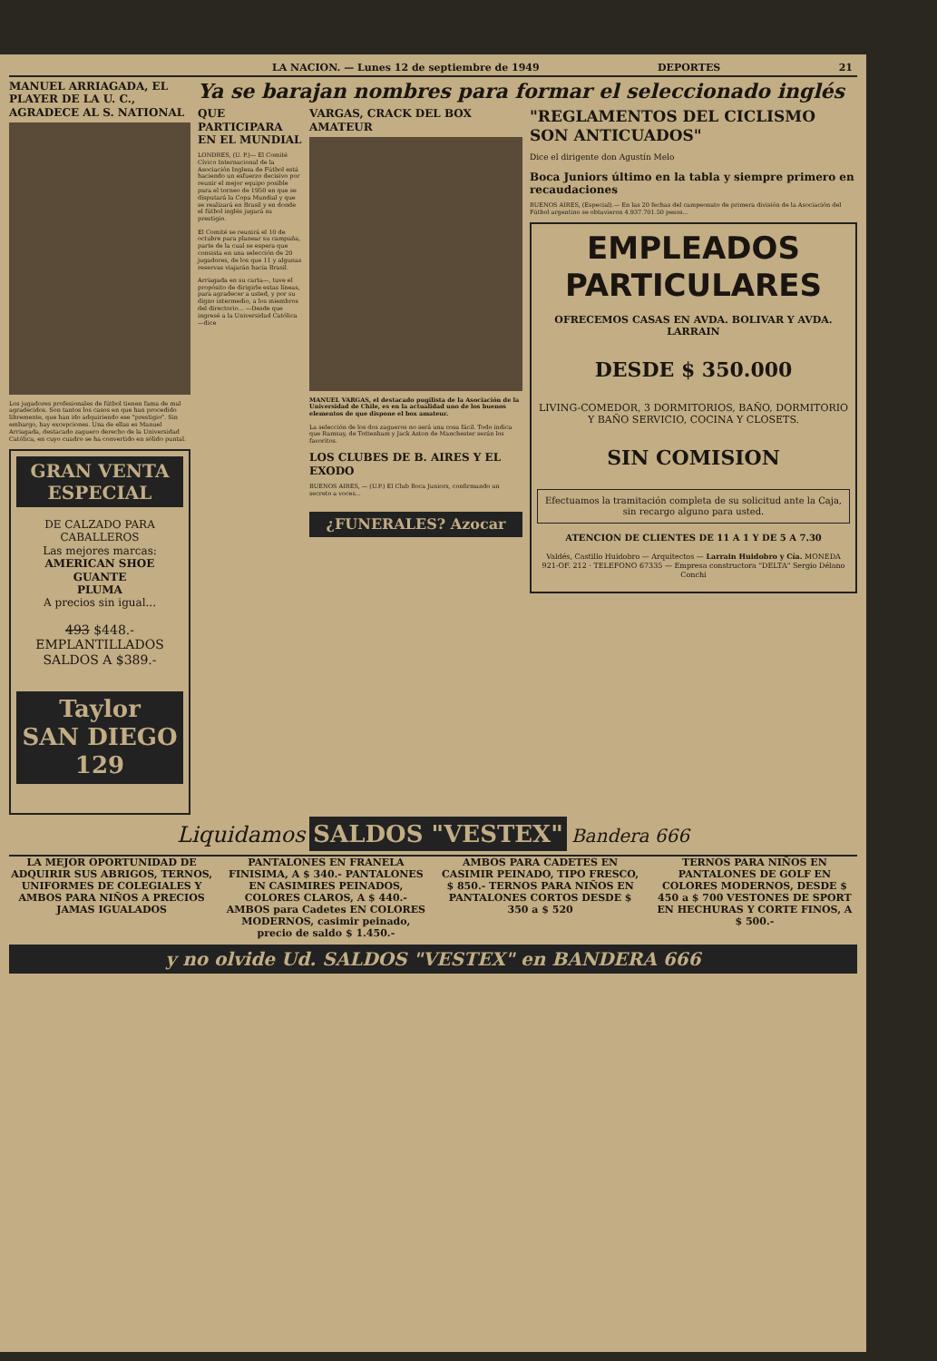LA NACION. — Lunes 12 de septiembre de 1949 DEPORTES 21
MANUEL ARRIAGADA, EL PLAYER DE LA U. C., AGRADECE AL S. NATIONAL
Los jugadores profesionales de fútbol tienen fama de mal agradecidos. Son tantos los casos en que han procedido libremente, que han ido adquiriendo ese "prestigio". Sin embargo, hay excepciones. Una de ellas es Manuel Arriagada, destacado zaguero derecho de la Universidad Católica, en cuyo cuadro se ha convertido en sólido puntal.
GRAN VENTA ESPECIAL
DE CALZADO PARA CABALLEROS
Las mejores marcas:
AMERICAN SHOE
GUANTE
PLUMA
A precios sin igual...
493 $448.- EMPLANTILLADOS SALDOS A $389.-
Taylor
SAN DIEGO 129
Ya se barajan nombres para formar el seleccionado inglés
QUE PARTICIPARA EN EL MUNDIAL
LONDRES, (U. P.)— El Comité Cívico Internacional de la Asociación Inglesa de Fútbol está haciendo un esfuerzo decisivo por reunir el mejor equipo posible para el torneo de 1950 en que se disputará la Copa Mundial y que se realizará en Brasil y en donde el fútbol inglés jugará su prestigio.
El Comité se reunirá el 10 de octubre para planear su campaña, parte de la cual se espera que consista en una selección de 20 jugadores, de los que 11 y algunas reservas viajarán hacia Brasil.
Arriagada en su carta—, tuve el propósito de dirigirle estas líneas, para agradecer a usted, y por su digno intermedio, a los miembros del directorio... —Desde que ingresé a la Universidad Católica —dice
VARGAS, CRACK DEL BOX AMATEUR
MANUEL VARGAS, el destacado pugilista de la Asociación de la Universidad de Chile, es en la actualidad uno de los buenos elementos de que dispone el box amateur.
La selección de los dos zagueros no será una cosa fácil. Todo indica que Ramsay, de Tottenham y Jack Aston de Manchester serán los favoritos.
LOS CLUBES DE B. AIRES Y EL EXODO
BUENOS AIRES, — (U.P.) El Club Boca Juniors, confirmando un secreto a voces...
¿FUNERALES? Azocar
"REGLAMENTOS DEL CICLISMO SON ANTICUADOS"
Dice el dirigente don Agustín Melo
Boca Juniors último en la tabla y siempre primero en recaudaciones
BUENOS AIRES, (Especial).— En las 20 fechas del campeonato de primera división de la Asociación del Fútbol argentino se obtuvieron 4.937.701.50 pesos...
EMPLEADOS PARTICULARES
OFRECEMOS CASAS EN AVDA. BOLIVAR Y AVDA. LARRAIN
DESDE $ 350.000
LIVING-COMEDOR, 3 DORMITORIOS, BAÑO, DORMITORIO Y BAÑO SERVICIO, COCINA Y CLOSETS.
SIN COMISION
Efectuamos la tramitación completa de su solicitud ante la Caja, sin recargo alguno para usted.
ATENCION DE CLIENTES DE 11 A 1 Y DE 5 A 7.30
Valdés, Castillo Huidobro — Arquitectos — Larrain Huidobro y Cía. MONEDA 921-OF. 212 · TELEFONO 67335 — Empresa constructora "DELTA" Sergio Délano Conchi
Liquidamos SALDOS "VESTEX" Bandera 666
LA MEJOR OPORTUNIDAD DE ADQUIRIR SUS ABRIGOS, TERNOS, UNIFORMES DE COLEGIALES Y AMBOS PARA NIÑOS A PRECIOS JAMAS IGUALADOS
PANTALONES EN FRANELA FINISIMA, A $ 340.- PANTALONES EN CASIMIRES PEINADOS, COLORES CLAROS, A $ 440.- AMBOS para Cadetes EN COLORES MODERNOS, casimir peinado, precio de saldo $ 1.450.-
AMBOS PARA CADETES EN CASIMIR PEINADO, TIPO FRESCO, $ 850.- TERNOS PARA NIÑOS EN PANTALONES CORTOS DESDE $ 350 a $ 520
TERNOS PARA NIÑOS EN PANTALONES DE GOLF EN COLORES MODERNOS, DESDE $ 450 a $ 700 VESTONES DE SPORT EN HECHURAS Y CORTE FINOS, A $ 500.-
y no olvide Ud. SALDOS "VESTEX" en BANDERA 666